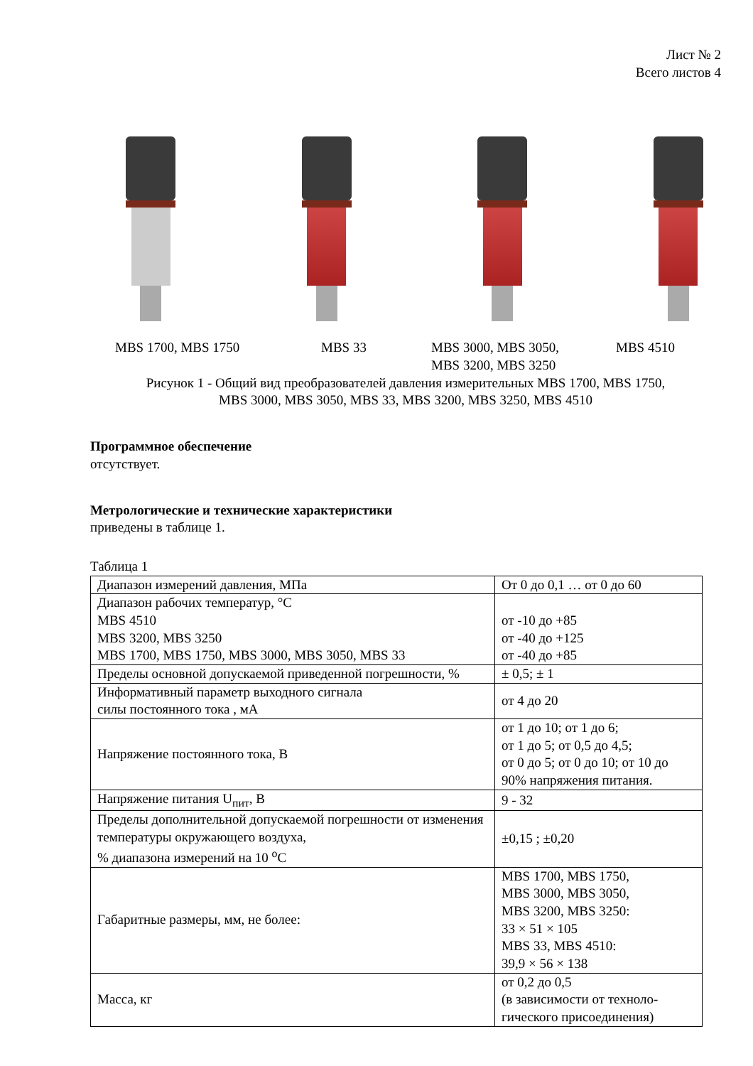Лист № 2
Всего листов 4
MBS 1700, MBS 1750 MBS 33 MBS 3000, MBS 3050,
MBS 3200, MBS 3250
MBS 4510
Рисунок 1 - Общий вид преобразователей давления измерительных MBS 1700, MBS 1750,
MBS 3000, MBS 3050, MBS 33, MBS 3200, MBS 3250, MBS 4510
Программное обеспечение
отсутствует.
Метрологические и технические характеристики
приведены в таблице 1.
Таблица 1
| Диапазон измерений давления, МПа | От 0 до 0,1 … от 0 до 60 |
| Диапазон рабочих температур, °С MBS 4510 MBS 3200, MBS 3250 MBS 1700, MBS 1750, MBS 3000, MBS 3050, MBS 33 | от -10 до +85 от -40 до +125 от -40 до +85 |
| Пределы основной допускаемой приведенной погрешности, % | ± 0,5; ± 1 |
| Информативный параметр выходного сигнала силы постоянного тока , мА | от 4 до 20 |
| Напряжение постоянного тока, В | от 1 до 10; от 1 до 6; от 1 до 5; от 0,5 до 4,5; от 0 до 5; от 0 до 10; от 10 до 90% напряжения питания. |
| Напряжение питания U<sub>пит</sub>, В | 9 - 32 |
| Пределы дополнительной допускаемой погрешности от изменения температуры окружающего воздуха, % диапазона измерений на 10 <sup>о</sup>С | ±0,15 ; ±0,20 |
| Габаритные размеры, мм, не более: | MBS 1700, MBS 1750, MBS 3000, MBS 3050, MBS 3200, MBS 3250: 33 × 51 × 105 MBS 33, MBS 4510: 39,9 × 56 × 138 |
| Масса, кг | от 0,2 до 0,5 (в зависимости от техноло-гического присоединения) |